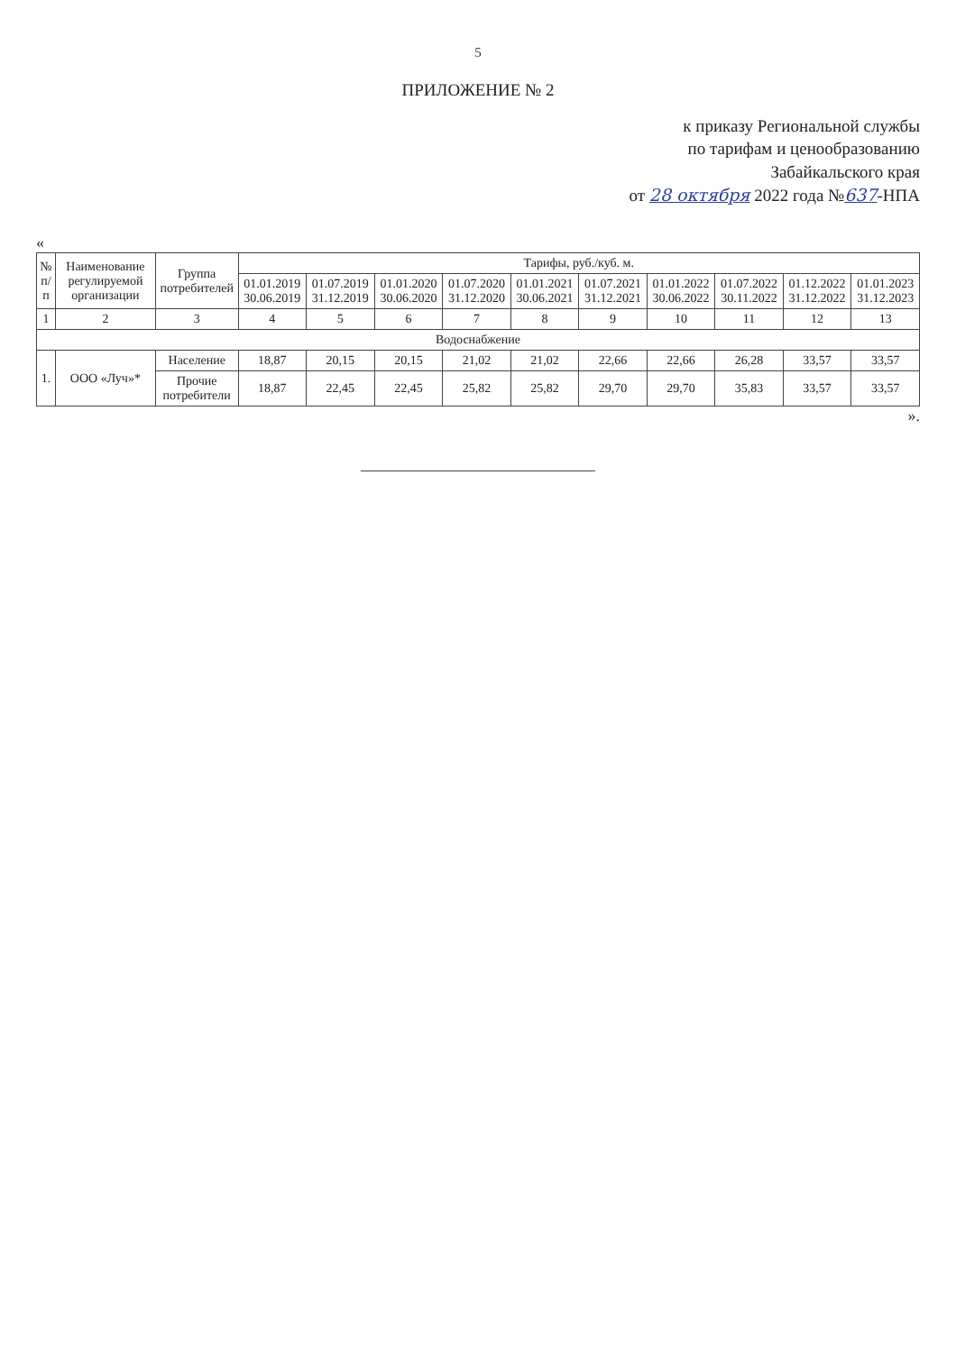5
ПРИЛОЖЕНИЕ № 2
к приказу Региональной службы
по тарифам и ценообразованию
Забайкальского края
от 28 октября 2022 года №637-НПА
«
| № п/п | Наименование регулируемой организации | Группа потребителей | Тарифы, руб./куб. м. | | | | | | | | | |
| --- | --- | --- | --- | --- | --- | --- | --- | --- | --- | --- | --- | --- |
| | | | 01.01.2019 30.06.2019 | 01.07.2019 31.12.2019 | 01.01.2020 30.06.2020 | 01.07.2020 31.12.2020 | 01.01.2021 30.06.2021 | 01.07.2021 31.12.2021 | 01.01.2022 30.06.2022 | 01.07.2022 30.11.2022 | 01.12.2022 31.12.2022 | 01.01.2023 31.12.2023 |
| 1 | 2 | 3 | 4 | 5 | 6 | 7 | 8 | 9 | 10 | 11 | 12 | 13 |
| Водоснабжение | | | | | | | | | | | | |
| 1. | ООО «Луч»* | Население | 18,87 | 20,15 | 20,15 | 21,02 | 21,02 | 22,66 | 22,66 | 26,28 | 33,57 | 33,57 |
| | | Прочие потребители | 18,87 | 22,45 | 22,45 | 25,82 | 25,82 | 29,70 | 29,70 | 35,83 | 33,57 | 33,57 |
».